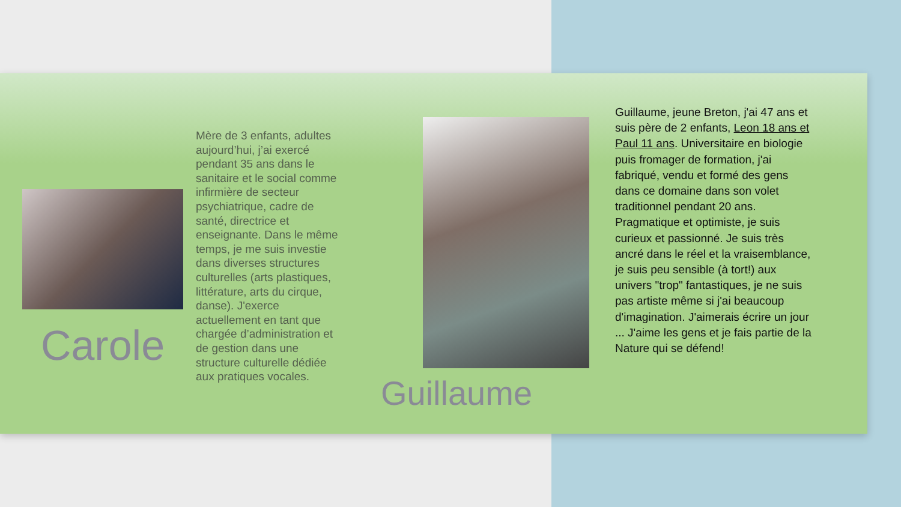Carole
Mère de 3 enfants, adultes aujourd’hui, j’ai exercé pendant 35 ans dans le sanitaire et le social comme infirmière de secteur psychiatrique, cadre de santé, directrice et enseignante. Dans le même temps, je me suis investie dans diverses structures culturelles (arts plastiques, littérature, arts du cirque, danse). J'exerce actuellement en tant que chargée d’administration et de gestion dans une structure culturelle dédiée aux pratiques vocales.
Guillaume, jeune Breton, j'ai 47 ans et suis père de 2 enfants, Leon 18 ans et Paul 11 ans. Universitaire en biologie puis fromager de formation, j'ai fabriqué, vendu et formé des gens dans ce domaine dans son volet traditionnel pendant 20 ans. Pragmatique et optimiste, je suis curieux et passionné. Je suis très ancré dans le réel et la vraisemblance, je suis peu sensible (à tort!) aux univers "trop" fantastiques, je ne suis pas artiste même si j'ai beaucoup d'imagination. J'aimerais écrire un jour ... J'aime les gens et je fais partie de la Nature qui se défend!
Guillaume